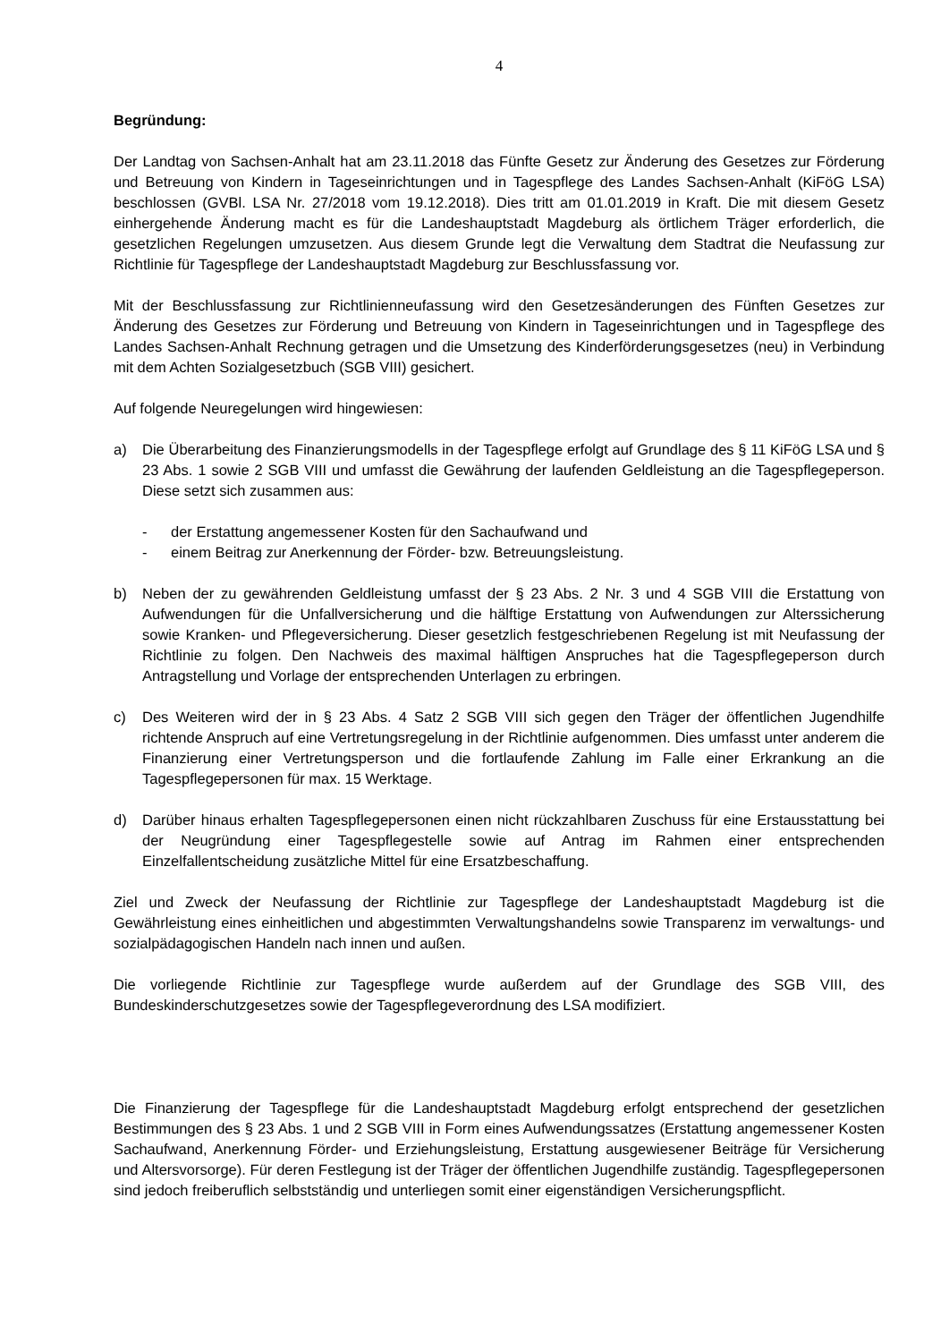4
Begründung:
Der Landtag von Sachsen-Anhalt hat am 23.11.2018 das Fünfte Gesetz zur Änderung des Gesetzes zur Förderung und Betreuung von Kindern in Tageseinrichtungen und in Tagespflege des Landes Sachsen-Anhalt (KiFöG LSA) beschlossen (GVBl. LSA Nr. 27/2018 vom 19.12.2018). Dies tritt am 01.01.2019 in Kraft. Die mit diesem Gesetz einhergehende Änderung macht es für die Landeshauptstadt Magdeburg als örtlichem Träger erforderlich, die gesetzlichen Regelungen umzusetzen. Aus diesem Grunde legt die Verwaltung dem Stadtrat die Neufassung zur Richtlinie für Tagespflege der Landeshauptstadt Magdeburg zur Beschlussfassung vor.
Mit der Beschlussfassung zur Richtlinienneufassung wird den Gesetzesänderungen des Fünften Gesetzes zur Änderung des Gesetzes zur Förderung und Betreuung von Kindern in Tageseinrichtungen und in Tagespflege des Landes Sachsen-Anhalt Rechnung getragen und die Umsetzung des Kinderförderungsgesetzes (neu) in Verbindung mit dem Achten Sozialgesetzbuch (SGB VIII) gesichert.
Auf folgende Neuregelungen wird hingewiesen:
a) Die Überarbeitung des Finanzierungsmodells in der Tagespflege erfolgt auf Grundlage des § 11 KiFöG LSA und § 23 Abs. 1 sowie 2 SGB VIII und umfasst die Gewährung der laufenden Geldleistung an die Tagespflegeperson. Diese setzt sich zusammen aus:
- der Erstattung angemessener Kosten für den Sachaufwand und
- einem Beitrag zur Anerkennung der Förder- bzw. Betreuungsleistung.
b) Neben der zu gewährenden Geldleistung umfasst der § 23 Abs. 2 Nr. 3 und 4 SGB VIII die Erstattung von Aufwendungen für die Unfallversicherung und die hälftige Erstattung von Aufwendungen zur Alterssicherung sowie Kranken- und Pflegeversicherung. Dieser gesetzlich festgeschriebenen Regelung ist mit Neufassung der Richtlinie zu folgen. Den Nachweis des maximal hälftigen Anspruches hat die Tagespflegeperson durch Antragstellung und Vorlage der entsprechenden Unterlagen zu erbringen.
c) Des Weiteren wird der in § 23 Abs. 4 Satz 2 SGB VIII sich gegen den Träger der öffentlichen Jugendhilfe richtende Anspruch auf eine Vertretungsregelung in der Richtlinie aufgenommen. Dies umfasst unter anderem die Finanzierung einer Vertretungsperson und die fortlaufende Zahlung im Falle einer Erkrankung an die Tagespflegepersonen für max. 15 Werktage.
d) Darüber hinaus erhalten Tagespflegepersonen einen nicht rückzahlbaren Zuschuss für eine Erstausstattung bei der Neugründung einer Tagespflegestelle sowie auf Antrag im Rahmen einer entsprechenden Einzelfallentscheidung zusätzliche Mittel für eine Ersatzbeschaffung.
Ziel und Zweck der Neufassung der Richtlinie zur Tagespflege der Landeshauptstadt Magdeburg ist die Gewährleistung eines einheitlichen und abgestimmten Verwaltungshandelns sowie Transparenz im verwaltungs- und sozialpädagogischen Handeln nach innen und außen.
Die vorliegende Richtlinie zur Tagespflege wurde außerdem auf der Grundlage des SGB VIII, des Bundeskinderschutzgesetzes sowie der Tagespflegeverordnung des LSA modifiziert.
Die Finanzierung der Tagespflege für die Landeshauptstadt Magdeburg erfolgt entsprechend der gesetzlichen Bestimmungen des § 23 Abs. 1 und 2 SGB VIII in Form eines Aufwendungssatzes (Erstattung angemessener Kosten Sachaufwand, Anerkennung Förder- und Erziehungsleistung, Erstattung ausgewiesener Beiträge für Versicherung und Altersvorsorge). Für deren Festlegung ist der Träger der öffentlichen Jugendhilfe zuständig. Tagespflegepersonen sind jedoch freiberuflich selbstständig und unterliegen somit einer eigenständigen Versicherungspflicht.